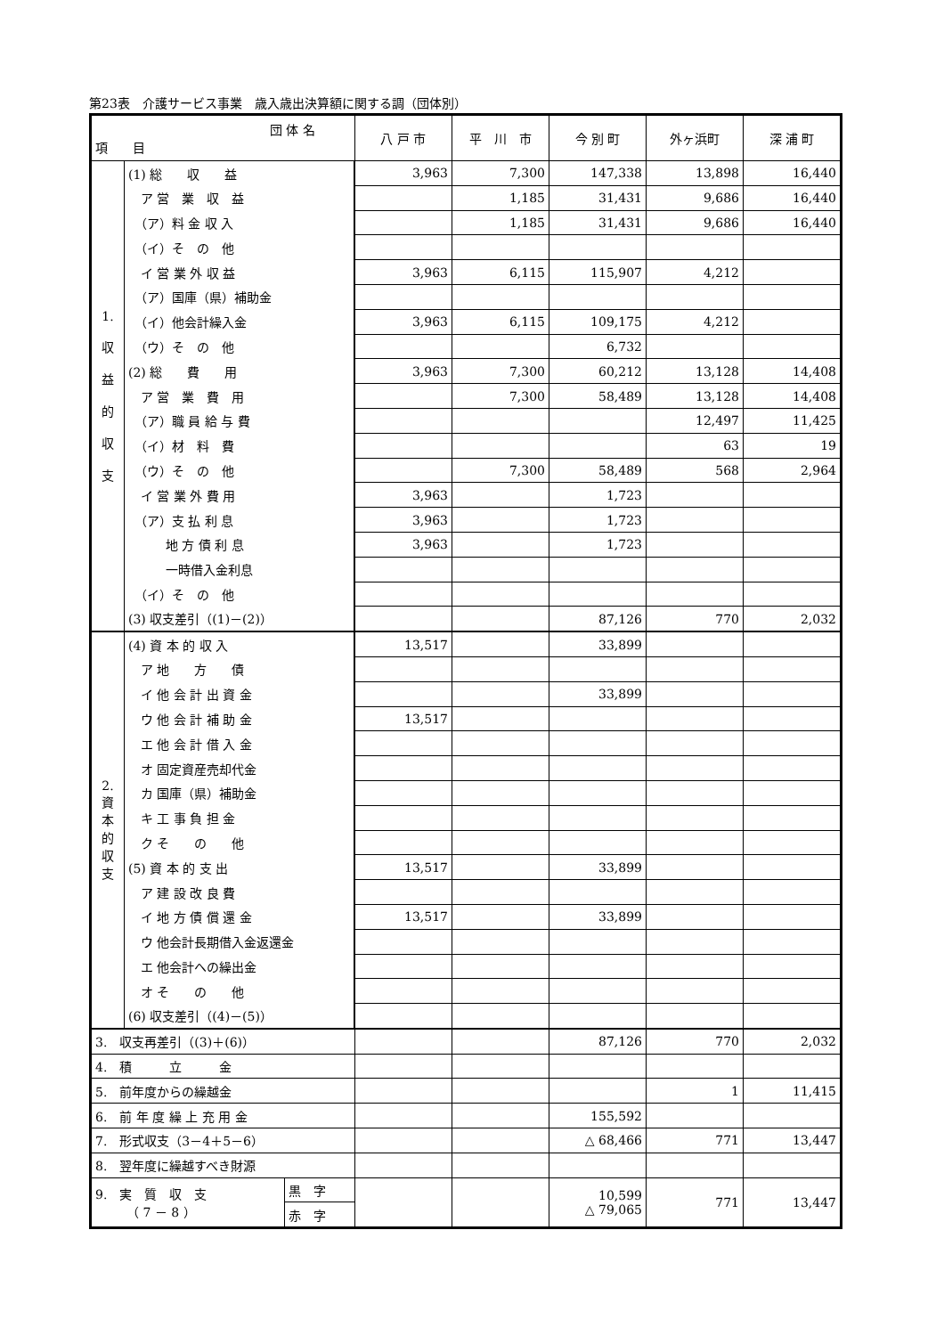第23表　介護サービス事業　歳入歳出決算額に関する調（団体別）
| 団 体 名 項 目 | | 八 戸 市 | 平 川 市 | 今 別 町 | 外ヶ浜町 | 深 浦 町 |
| --- | --- | --- | --- | --- | --- | --- |
| 1. 収 益 的 収 支 | (1) 総 収 益 | 3,963 | 7,300 | 147,338 | 13,898 | 16,440 |
| | ア 営 業 収 益 | | 1,185 | 31,431 | 9,686 | 16,440 |
| | （ア）料 金 収 入 | | 1,185 | 31,431 | 9,686 | 16,440 |
| | （イ）そ の 他 | | | | | |
| | イ 営 業 外 収 益 | 3,963 | 6,115 | 115,907 | 4,212 | |
| | （ア）国庫（県）補助金 | | | | | |
| | （イ）他会計繰入金 | 3,963 | 6,115 | 109,175 | 4,212 | |
| | （ウ）そ の 他 | | | 6,732 | | |
| | (2) 総 費 用 | 3,963 | 7,300 | 60,212 | 13,128 | 14,408 |
| | ア 営 業 費 用 | | 7,300 | 58,489 | 13,128 | 14,408 |
| | （ア）職 員 給 与 費 | | | | 12,497 | 11,425 |
| | （イ）材 料 費 | | | | 63 | 19 |
| | （ウ）そ の 他 | | 7,300 | 58,489 | 568 | 2,964 |
| | イ 営 業 外 費 用 | 3,963 | | 1,723 | | |
| | （ア）支 払 利 息 | 3,963 | | 1,723 | | |
| | 地 方 債 利 息 | 3,963 | | 1,723 | | |
| | 一時借入金利息 | | | | | |
| | （イ）そ の 他 | | | | | |
| | (3) 収支差引（(1)－(2)） | | | 87,126 | 770 | 2,032 |
| 2. 資 本 的 収 支 | (4) 資 本 的 収 入 | 13,517 | | 33,899 | | |
| | ア 地 方 債 | | | | | |
| | イ 他 会 計 出 資 金 | | | 33,899 | | |
| | ウ 他 会 計 補 助 金 | 13,517 | | | | |
| | エ 他 会 計 借 入 金 | | | | | |
| | オ 固定資産売却代金 | | | | | |
| | カ 国庫（県）補助金 | | | | | |
| | キ 工 事 負 担 金 | | | | | |
| | ク そ の 他 | | | | | |
| | (5) 資 本 的 支 出 | 13,517 | | 33,899 | | |
| | ア 建 設 改 良 費 | | | | | |
| | イ 地 方 債 償 還 金 | 13,517 | | 33,899 | | |
| | ウ 他会計長期借入金返還金 | | | | | |
| | エ 他会計への繰出金 | | | | | |
| | オ そ の 他 | | | | | |
| | (6) 収支差引（(4)－(5)） | | | | | |
| 3. 収支再差引（(3)＋(6)） | | | | 87,126 | 770 | 2,032 |
| 4. 積 立 金 | | | | | | |
| 5. 前年度からの繰越金 | | | | | 1 | 11,415 |
| 6. 前 年 度 繰 上 充 用 金 | | | | 155,592 | | |
| 7. 形式収支（3－4＋5－6） | | | | △ 68,466 | 771 | 13,447 |
| 8. 翌年度に繰越すべき財源 | | | | | | |
| / 9. 実 質 収 支 （ 7 － 8 ） / 黒 字 / / / 赤 字 / | | | | 10,599 △ 79,065 | 771 | 13,447 |